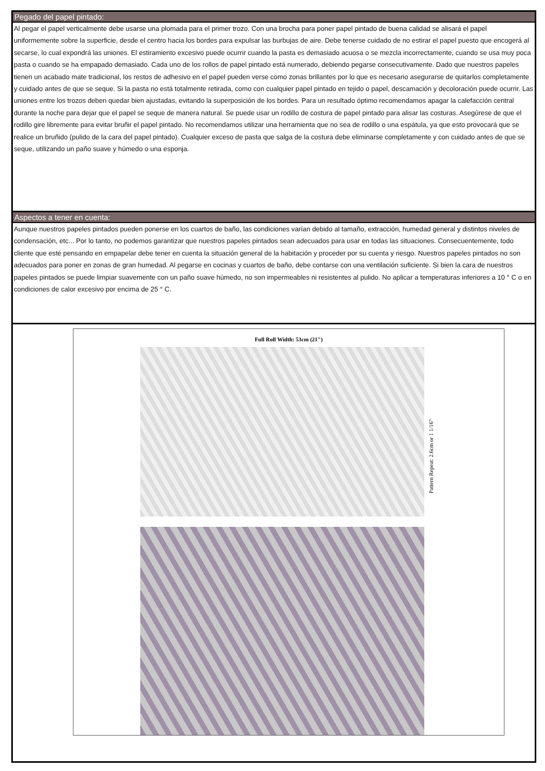Pegado del papel pintado:
Al pegar el papel verticalmente debe usarse una plomada para el primer trozo. Con una brocha para poner papel pintado de buena calidad se alisará el papel uniformemente sobre la superficie, desde el centro hacia los bordes para expulsar las burbujas de aire. Debe tenerse cuidado de no estirar el papel puesto que encogerá al secarse, lo cual expondrá las uniones. El estiramiento excesivo puede ocurrir cuando la pasta es demasiado acuosa o se mezcla incorrectamente, cuando se usa muy poca pasta o cuando se ha empapado demasiado. Cada uno de los rollos de papel pintado está numerado, debiendo pegarse consecutivamente. Dado que nuestros papeles tienen un acabado mate tradicional, los restos de adhesivo en el papel pueden verse como zonas brillantes por lo que es necesario asegurarse de quitarlos completamente y cuidado antes de que se seque. Si la pasta no está totalmente retirada, como con cualquier papel pintado en tejido o papel, descamación y decoloración puede ocurrir. Las uniones entre los trozos deben quedar bien ajustadas, evitando la superposición de los bordes. Para un resultado óptimo recomendamos apagar la calefacción central durante la noche para dejar que el papel se seque de manera natural. Se puede usar un rodillo de costura de papel pintado para alisar las costuras. Asegúrese de que el rodillo gire libremente para evitar bruñir el papel pintado. No recomendamos utilizar una herramienta que no sea de rodillo o una espátula, ya que esto provocará que se realice un bruñido (pulido de la cara del papel pintado). Cualquier exceso de pasta que salga de la costura debe eliminarse completamente y con cuidado antes de que se seque, utilizando un paño suave y húmedo o una esponja.
Aspectos a tener en cuenta:
Aunque nuestros papeles pintados pueden ponerse en los cuartos de baño, las condiciones varían debido al tamaño, extracción, humedad general y distintos niveles de condensación, etc... Por lo tanto, no podemos garantizar que nuestros papeles pintados sean adecuados para usar en todas las situaciones. Consecuentemente, todo cliente que esté pensando en empapelar debe tener en cuenta la situación general de la habitación y proceder por su cuenta y riesgo. Nuestros papeles pintados no son adecuados para poner en zonas de gran humedad. Al pegarse en cocinas y cuartos de baño, debe contarse con una ventilación suficiente. Si bien la cara de nuestros papeles pintados se puede limpiar suavemente con un paño suave húmedo, no son impermeables ni resistentes al pulido. No aplicar a temperaturas inferiores a 10 ° C o en condiciones de calor excesivo por encima de 25 ° C.
Full Roll Width: 53cm (21")
Pattern Repeat: 2.6cm or 1 1/16"